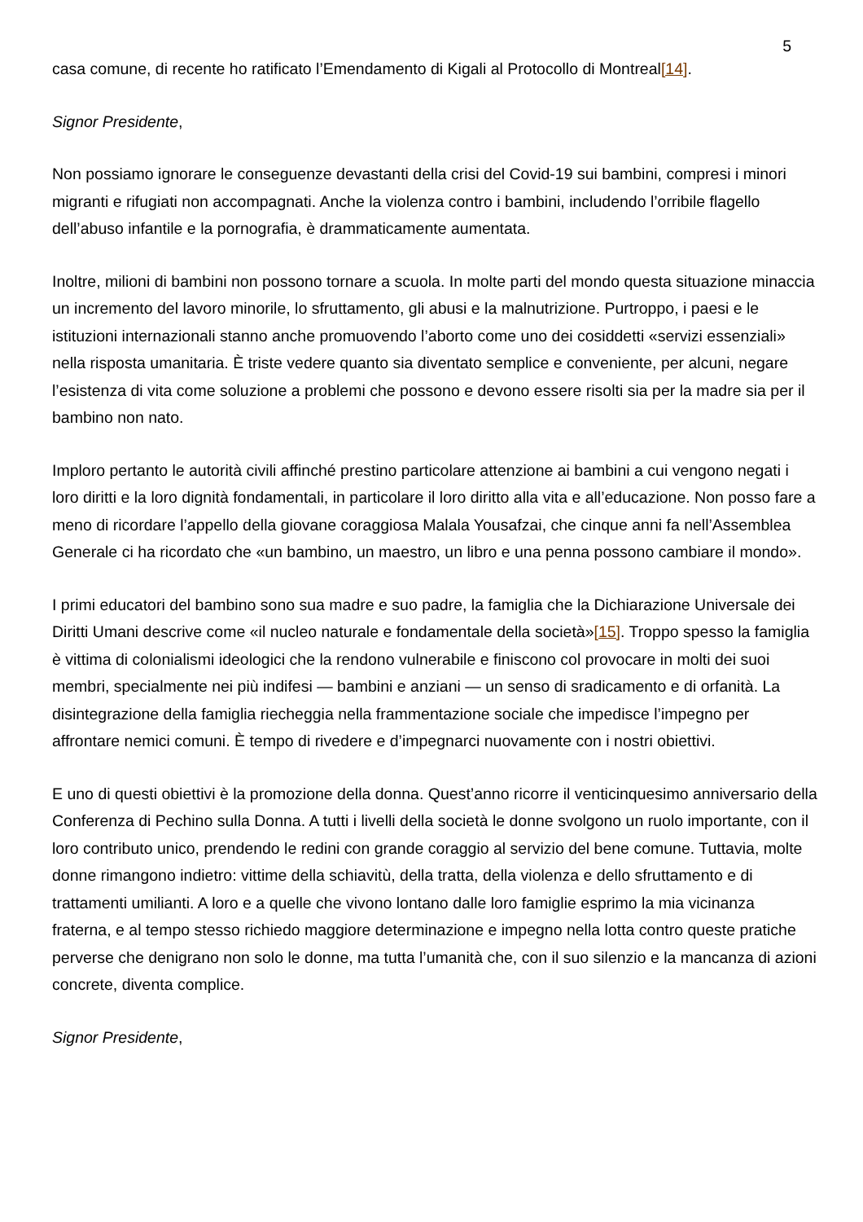5
casa comune, di recente ho ratificato l’Emendamento di Kigali al Protocollo di Montreal[14].
Signor Presidente,
Non possiamo ignorare le conseguenze devastanti della crisi del Covid-19 sui bambini, compresi i minori migranti e rifugiati non accompagnati. Anche la violenza contro i bambini, includendo l’orribile flagello dell’abuso infantile e la pornografia, è drammaticamente aumentata.
Inoltre, milioni di bambini non possono tornare a scuola. In molte parti del mondo questa situazione minaccia un incremento del lavoro minorile, lo sfruttamento, gli abusi e la malnutrizione. Purtroppo, i paesi e le istituzioni internazionali stanno anche promuovendo l’aborto come uno dei cosiddetti «servizi essenziali» nella risposta umanitaria. È triste vedere quanto sia diventato semplice e conveniente, per alcuni, negare l’esistenza di vita come soluzione a problemi che possono e devono essere risolti sia per la madre sia per il bambino non nato.
Imploro pertanto le autorità civili affinché prestino particolare attenzione ai bambini a cui vengono negati i loro diritti e la loro dignità fondamentali, in particolare il loro diritto alla vita e all’educazione. Non posso fare a meno di ricordare l’appello della giovane coraggiosa Malala Yousafzai, che cinque anni fa nell’Assemblea Generale ci ha ricordato che «un bambino, un maestro, un libro e una penna possono cambiare il mondo».
I primi educatori del bambino sono sua madre e suo padre, la famiglia che la Dichiarazione Universale dei Diritti Umani descrive come «il nucleo naturale e fondamentale della società»[15]. Troppo spesso la famiglia è vittima di colonialismi ideologici che la rendono vulnerabile e finiscono col provocare in molti dei suoi membri, specialmente nei più indifesi — bambini e anziani — un senso di sradicamento e di orfanità. La disintegrazione della famiglia riecheggia nella frammentazione sociale che impedisce l’impegno per affrontare nemici comuni. È tempo di rivedere e d’impegnarci nuovamente con i nostri obiettivi.
E uno di questi obiettivi è la promozione della donna. Quest’anno ricorre il venticinquesimo anniversario della Conferenza di Pechino sulla Donna. A tutti i livelli della società le donne svolgono un ruolo importante, con il loro contributo unico, prendendo le redini con grande coraggio al servizio del bene comune. Tuttavia, molte donne rimangono indietro: vittime della schiavitù, della tratta, della violenza e dello sfruttamento e di trattamenti umilianti. A loro e a quelle che vivono lontano dalle loro famiglie esprimo la mia vicinanza fraterna, e al tempo stesso richiedo maggiore determinazione e impegno nella lotta contro queste pratiche perverse che denigrano non solo le donne, ma tutta l’umanità che, con il suo silenzio e la mancanza di azioni concrete, diventa complice.
Signor Presidente,